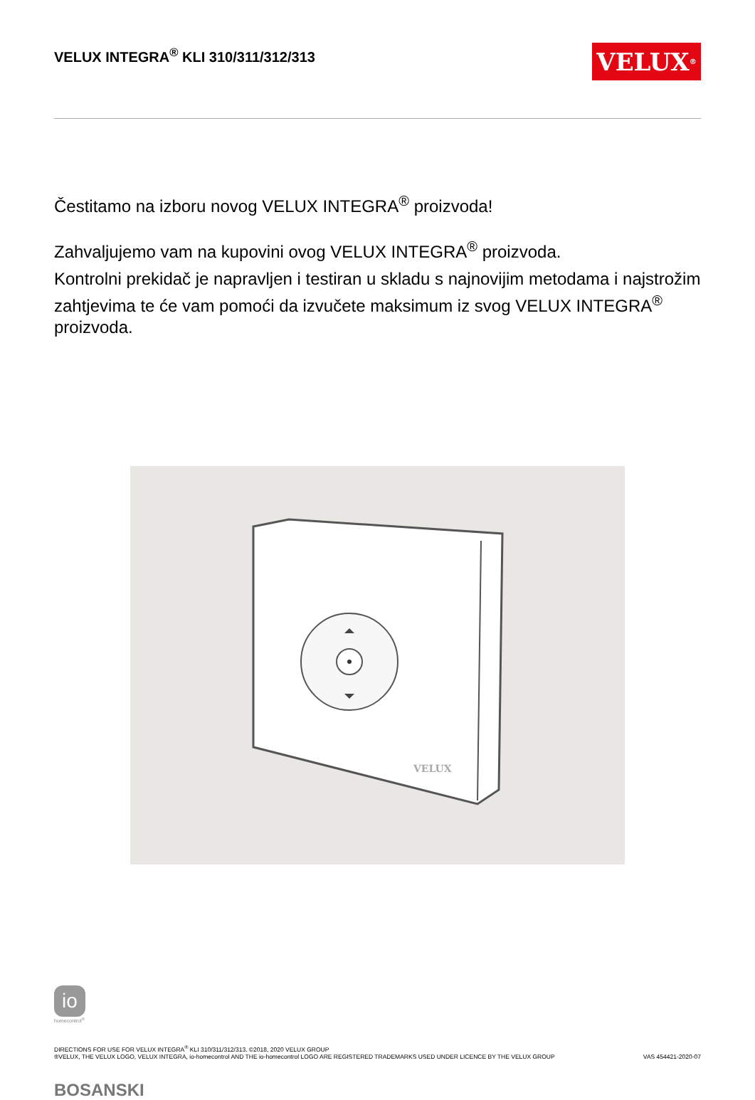VELUX INTEGRA<sup>®</sup> KLI 310/311/312/313
VELUX<sup>®</sup>
Čestitamo na izboru novog VELUX INTEGRA<sup>®</sup> proizvoda!
Zahvaljujemo vam na kupovini ovog VELUX INTEGRA<sup>®</sup> proizvoda.
Kontrolni prekidač je napravljen i testiran u skladu s najnovijim metodama i najstrožim zahtjevima te će vam pomoći da izvučete maksimum iz svog VELUX INTEGRA<sup>®</sup> proizvoda.
VELUX
io
homecontrol<sup>®</sup>
DIRECTIONS FOR USE FOR VELUX INTEGRA<sup>®</sup> KLI 310/311/312/313. ©2018, 2020 VELUX GROUP
®VELUX, THE VELUX LOGO, VELUX INTEGRA, io-homecontrol AND THE io-homecontrol LOGO ARE REGISTERED TRADEMARKS USED UNDER LICENCE BY THE VELUX GROUP
VAS 454421-2020-07
BOSANSKI